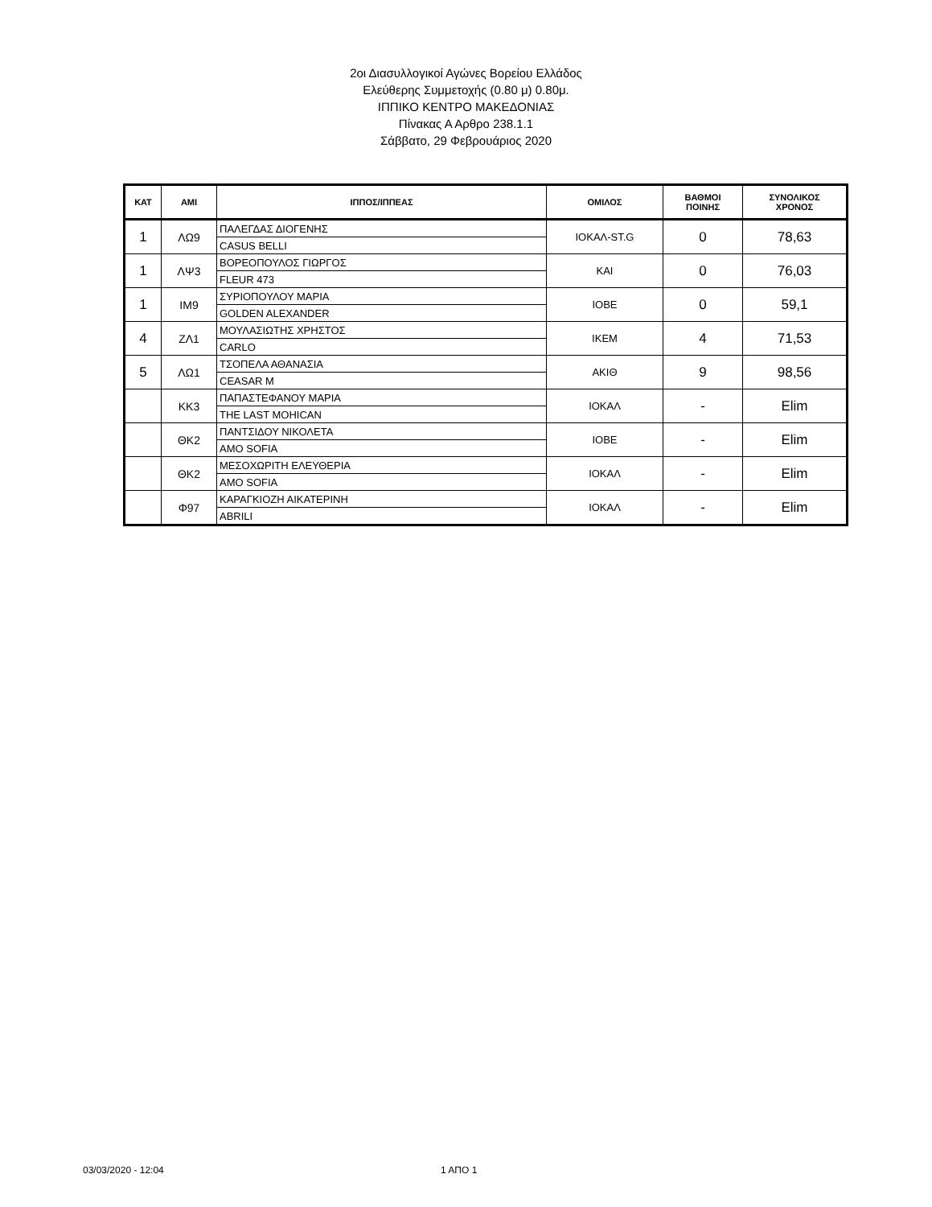2οι Διασυλλογικοί Αγώνες Βορείου Ελλάδος
Ελεύθερης Συμμετοχής (0.80 μ) 0.80μ.
ΙΠΠΙΚΟ ΚΕΝΤΡΟ ΜΑΚΕΔΟΝΙΑΣ
Πίνακας Α Αρθρο 238.1.1
Σάββατο, 29 Φεβρουάριος 2020
| ΚΑΤ | ΑΜΙ | ΙΠΠΟΣ/ΙΠΠΕΑΣ | ΟΜΙΛΟΣ | ΒΑΘΜΟΙ ΠΟΙΝΗΣ | ΣΥΝΟΛΙΚΟΣ ΧΡΟΝΟΣ |
| --- | --- | --- | --- | --- | --- |
| 1 | ΛΩ9 | ΠΑΛΕΓΔΑΣ ΔΙΟΓΕΝΗΣ | ΙΟΚΑΛ-ST.G | 0 | 78,63 |
| | | CASUS BELLI | | | |
| 1 | ΛΨ3 | ΒΟΡΕΟΠΟΥΛΟΣ ΓΙΩΡΓΟΣ | ΚΑΙ | 0 | 76,03 |
| | | FLEUR 473 | | | |
| 1 | ΙΜ9 | ΣΥΡΙΟΠΟΥΛΟΥ ΜΑΡΙΑ | ΙΟΒΕ | 0 | 59,1 |
| | | GOLDEN ALEXANDER | | | |
| 4 | ΖΛ1 | ΜΟΥΛΑΣΙΩΤΗΣ ΧΡΗΣΤΟΣ | ΙΚΕΜ | 4 | 71,53 |
| | | CARLO | | | |
| 5 | ΛΩ1 | ΤΣΟΠΕΛΑ ΑΘΑΝΑΣΙΑ | ΑΚΙΘ | 9 | 98,56 |
| | | CEASAR M | | | |
| | ΚΚ3 | ΠΑΠΑΣΤΕΦΑΝΟΥ ΜΑΡΙΑ | ΙΟΚΑΛ | - | Elim |
| | | THE LAST MOHICAN | | | |
| | ΘΚ2 | ΠΑΝΤΣΙΔΟΥ ΝΙΚΟΛΕΤΑ | ΙΟΒΕ | - | Elim |
| | | AMO SOFIA | | | |
| | ΘΚ2 | ΜΕΣΟΧΩΡΙΤΗ ΕΛΕΥΘΕΡΙΑ | ΙΟΚΑΛ | - | Elim |
| | | AMO SOFIA | | | |
| | Φ97 | ΚΑΡΑΓΚΙΟΖΗ ΑΙΚΑΤΕΡΙΝΗ | ΙΟΚΑΛ | - | Elim |
| | | ABRILI | | | |
03/03/2020 - 12:04 1 ΑΠΟ 1